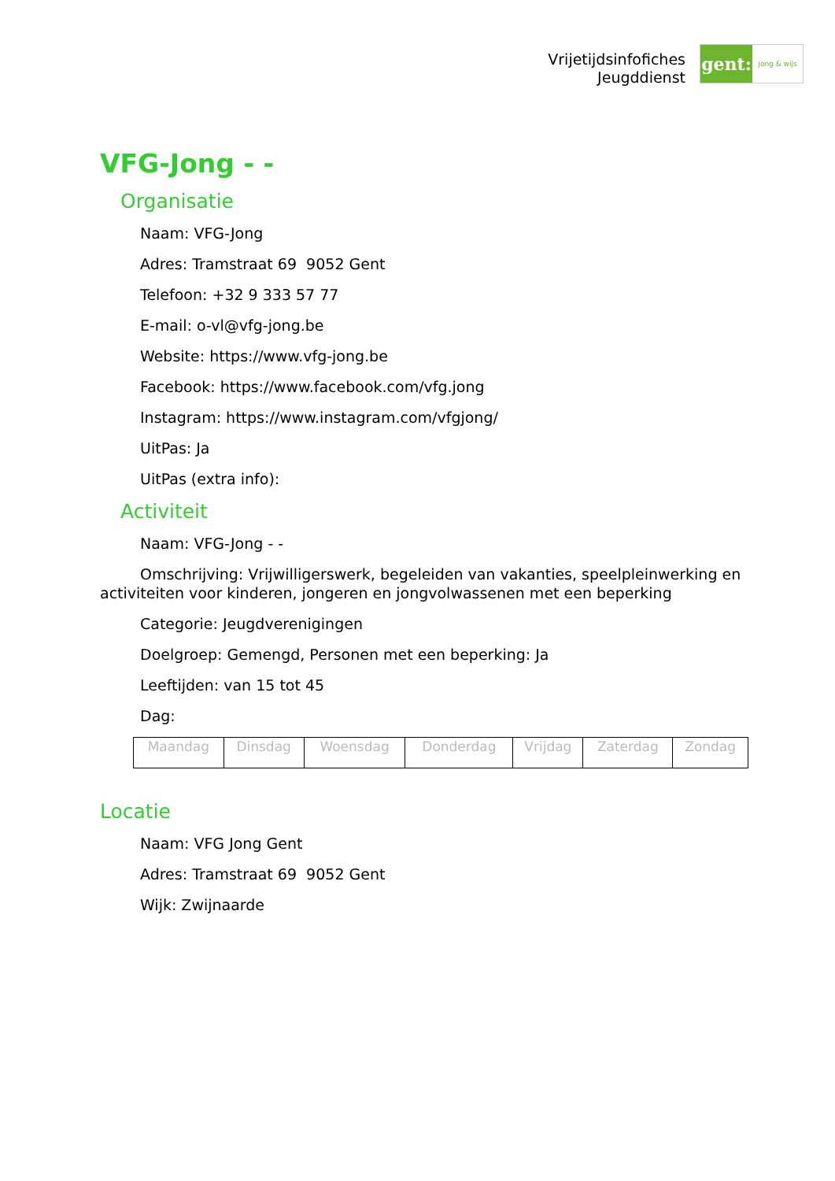Vrijetijdsinfofiches
Jeugddienst
gent:
jong & wijs
VFG-Jong - -
Organisatie
Naam: VFG-Jong
Adres: Tramstraat 69 9052 Gent
Telefoon: +32 9 333 57 77
E-mail: o-vl@vfg-jong.be
Website: https://www.vfg-jong.be
Facebook: https://www.facebook.com/vfg.jong
Instagram: https://www.instagram.com/vfgjong/
UitPas: Ja
UitPas (extra info):
Activiteit
Naam: VFG-Jong - -
Omschrijving: Vrijwilligerswerk, begeleiden van vakanties, speelpleinwerking en activiteiten voor kinderen, jongeren en jongvolwassenen met een beperking
Categorie: Jeugdverenigingen
Doelgroep: Gemengd, Personen met een beperking: Ja
Leeftijden: van 15 tot 45
Dag:
| Maandag | Dinsdag | Woensdag | Donderdag | Vrijdag | Zaterdag | Zondag |
Locatie
Naam: VFG Jong Gent
Adres: Tramstraat 69 9052 Gent
Wijk: Zwijnaarde